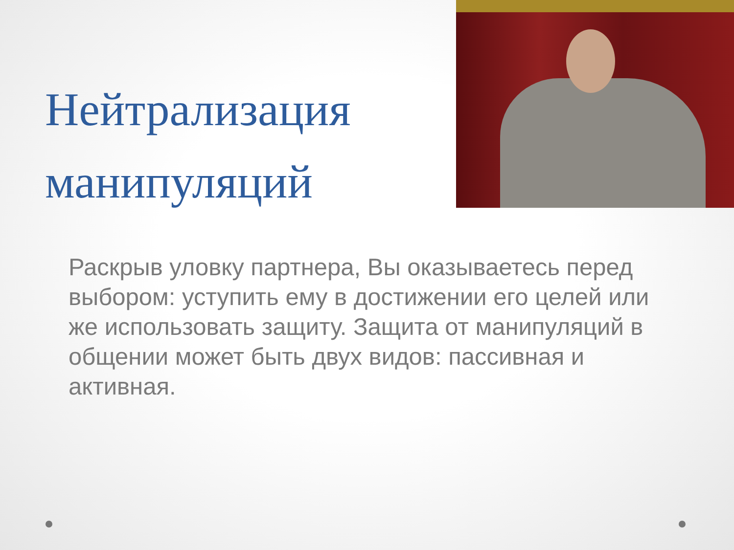Нейтрализация
манипуляций
Раскрыв уловку партнера, Вы оказываетесь перед выбором: уступить ему в достижении его целей или же использовать защиту. Защита от манипуляций в общении может быть двух видов: пассивная и активная.